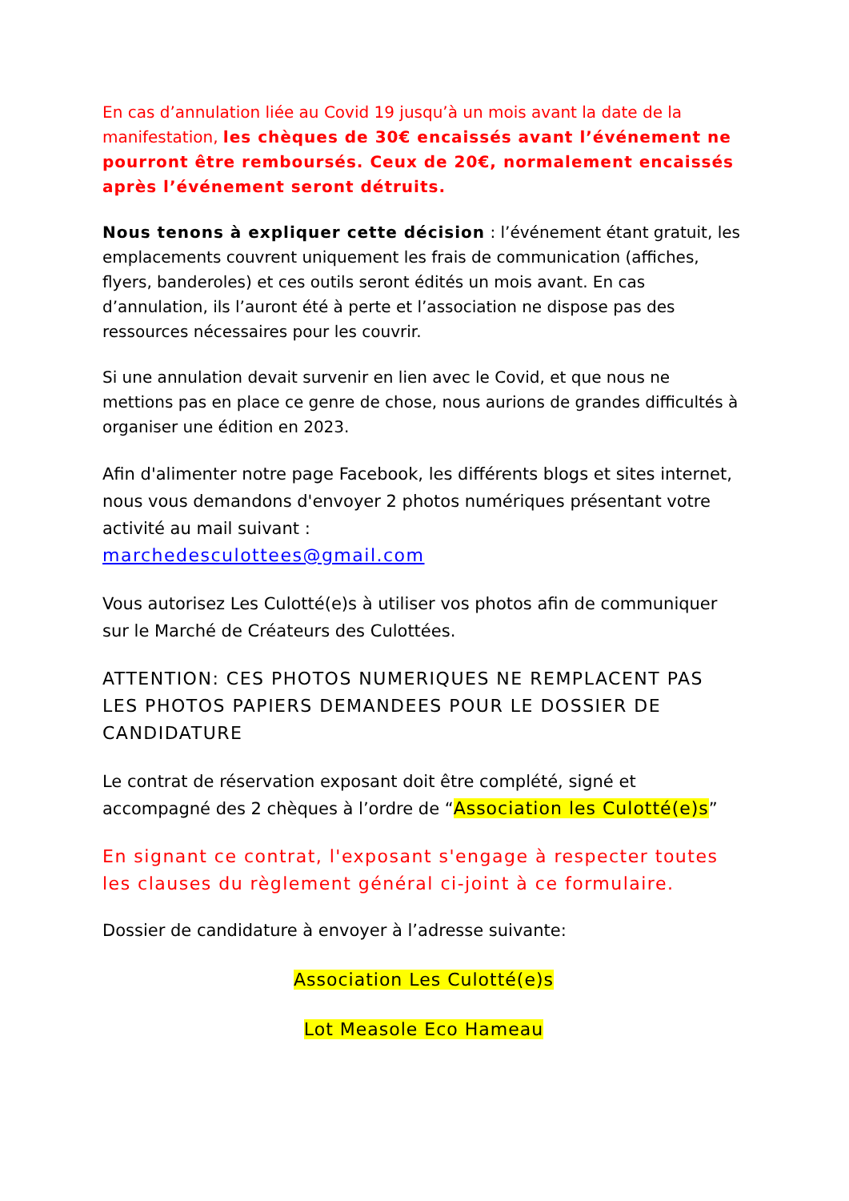En cas d’annulation liée au Covid 19 jusqu’à un mois avant la date de la manifestation, les chèques de 30€ encaissés avant l’événement ne pourront être remboursés. Ceux de 20€, normalement encaissés après l’événement seront détruits.
Nous tenons à expliquer cette décision : l’événement étant gratuit, les emplacements couvrent uniquement les frais de communication (affiches, flyers, banderoles) et ces outils seront édités un mois avant. En cas d’annulation, ils l’auront été à perte et l’association ne dispose pas des ressources nécessaires pour les couvrir.
Si une annulation devait survenir en lien avec le Covid, et que nous ne mettions pas en place ce genre de chose, nous aurions de grandes difficultés à organiser une édition en 2023.
Afin d'alimenter notre page Facebook, les différents blogs et sites internet, nous vous demandons d'envoyer 2 photos numériques présentant votre activité au mail suivant :
marchedesculottees@gmail.com
Vous autorisez Les Culotté(e)s à utiliser vos photos afin de communiquer sur le Marché de Créateurs des Culottées.
ATTENTION: CES PHOTOS NUMERIQUES NE REMPLACENT PAS LES PHOTOS PAPIERS DEMANDEES POUR LE DOSSIER DE CANDIDATURE
Le contrat de réservation exposant doit être complété, signé et accompagné des 2 chèques à l’ordre de “Association les Culotté(e)s”
En signant ce contrat, l'exposant s'engage à respecter toutes les clauses du règlement général ci-joint à ce formulaire.
Dossier de candidature à envoyer à l’adresse suivante:
Association Les Culotté(e)s
Lot Measole Eco Hameau